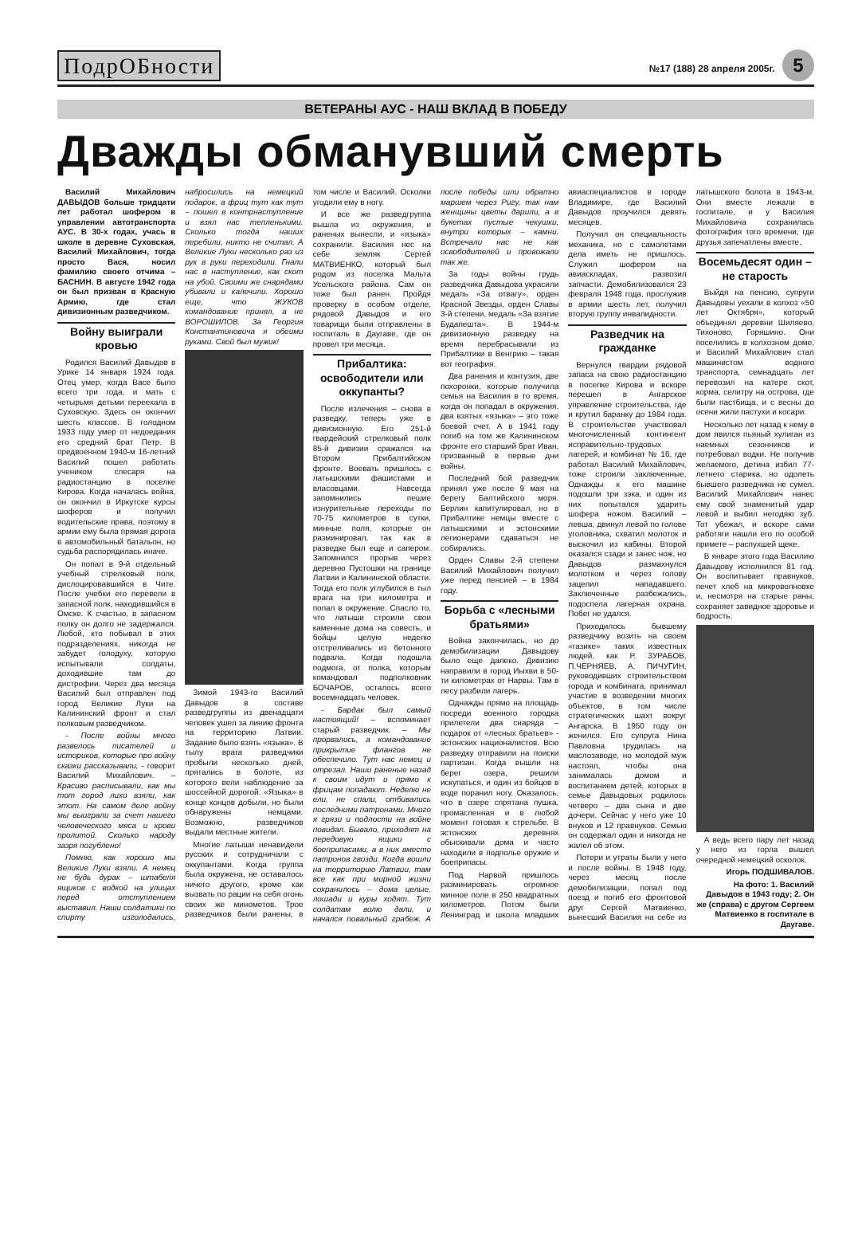ПодрОБности
№17 (188) 28 апреля 2005г. 5
ВЕТЕРАНЫ АУС - НАШ ВКЛАД В ПОБЕДУ
Дважды обманувший смерть
Василий Михайлович ДАВЫДОВ больше тридцати лет работал шофером в управлении автотранспорта АУС. В 30-х годах, учась в школе в деревне Суховская, Василий Михайлович, тогда просто Вася, носил фамилию своего отчима – БАСНИН. В августе 1942 года он был призван в Красную Армию, где стал дивизионным разведчиком.
Войну выиграли кровью
Родился Василий Давыдов в Урике 14 января 1924 года. Отец умер, когда Васе было всего три года, и мать с четырьмя детьми переехала в Суховскую. Здесь он окончил шесть классов. В голодном 1933 году умер от недоедания его средний брат Петр. В предвоенном 1940-м 16-летний Василий пошел работать учеником слесаря на радиостанцию в поселке Кирова. Когда началась война, он окончил в Иркутске курсы шоферов и получил водительские права, поэтому в армии ему была прямая дорога в автомобильный батальон, но судьба распорядилась иначе.
Он попал в 9-й отдельный учебный стрелковый полк, дислоцировавшийся в Чите. После учебки его перевели в запасной полк, находившийся в Омске. К счастью, в запасном полку он долго не задержался. Любой, кто побывал в этих подразделениях, никогда не забудет голодуху, которую испытывали солдаты, доходившие там до дистрофии. Через два месяца Василий был отправлен под город Великие Луки на Калининский фронт и стал полковым разведчиком.
- После войны много развелось писателей и историков, которые про войну сказки рассказывали, - говорит Василий Михайлович. – Красиво расписывали, как мы тот город лихо взяли, как этот. На самом деле войну мы выиграли за счет нашего человеческого мяса и крови пролитой. Сколько народу зазря погублено!
Помню, как хорошо мы Великие Луки взяли. А немец не будь дурак – штабеля ящиков с водкой на улицах перед отступлением выставил. Наши солдатики по спирту изголодались, набросились на немецкий подарок, а фриц тут как тут – пошел в контрнаступление и взял нас тепленькими. Сколько тогда наших перебили, никто не считал. А Великие Луки несколько раз из рук в руки переходили. Гнали нас в наступление, как скот на убой. Своими же снарядами убивали и калечили. Хорошо еще, что ЖУКОВ командование принял, а не ВОРОШИЛОВ. За Георгия Константиновича я обеими руками. Свой был мужик!
Зимой 1943-го Василий Давыдов в составе разведгруппы из двенадцати человек ушел за линию фронта на территорию Латвии. Задание было взять «языка». В тылу врага разведчики пробыли несколько дней, прятались в болоте, из которого вели наблюдение за шоссейной дорогой. «Языка» в конце концов добыли, но были обнаружены немцами. Возможно, разведчиков выдали местные жители.
Многие латыши ненавидели русских и сотрудничали с оккупантами. Когда группа была окружена, не оставалось ничего другого, кроме как вызвать по рации на себя огонь своих же минометов. Трое разведчиков были ранены, в том числе и Василий. Осколки угодили ему в ногу.
И все же разведгруппа вышла из окружения, и раненых вынесли, и «языка» сохранили. Василия нес на себе земляк Сергей МАТВИЕНКО, который был родом из поселка Мальта Усольского района. Сам он тоже был ранен. Пройдя проверку в особом отделе, рядовой Давыдов и его товарищи были отправлены в госпиталь в Даугаве, где он провел три месяца.
Прибалтика: освободители или оккупанты?
После излечения – снова в разведку, теперь уже в дивизионную. Его 251-й гвардейский стрелковый полк 85-й дивизии сражался на Втором Прибалтийском фронте. Воевать пришлось с латышскими фашистами и власовцами. Навсегда запомнились пешие изнурительные переходы по 70-75 километров в сутки, минные поля, которые он разминировал, так как в разведке был еще и сапером. Запомнился прорыв через деревню Пустошки на границе Латвии и Калининской области. Тогда его полк углубился в тыл врага на три километра и попал в окружение. Спасло то, что латыши строили свои каменные дома на совесть, и бойцы целую неделю отстреливались из бетонного подвала. Когда подошла подмога, от полка, которым командовал подполковник БОЧАРОВ, осталось всего восемнадцать человек.
- Бардак был самый настоящий! – вспоминает старый разведчик. – Мы прорвались, а командование прикрытие флангов не обеспечило. Тут нас немец и отрезал. Наши раненые назад к своим идут и прямо к фрицам попадают. Неделю не ели, не спали, отбивались последними патронами. Много я грязи и подлости на войне повидал. Бывало, приходят на передовую ящики с боеприпасами, а в них вместо патронов гвозди. Когда вошли на территорию Латвии, там все как при мирной жизни сохранилось – дома целые, лошади и куры ходят. Тут солдатам волю дали, и начался повальный грабеж. А после победы шли обратно маршем через Ригу, так нам женщины цветы дарили, а в букетах пустые чекушки, внутри которых – камни. Встречали нас не как освободителей и провожали так же.
За годы войны грудь разведчика Давыдова украсили медаль «За отвагу», орден Красной Звезды, орден Славы 3-й степени, медаль «За взятие Будапешта». В 1944-м дивизионную разведку на время перебрасывали из Прибалтики в Венгрию – такая вот география.
Два ранения и контузия, две похоронки, которые получила семья на Василия в то время, когда он попадал в окружения, два взятых «языка» – это тоже боевой счет. А в 1941 году погиб на том же Калининском фронте его старший брат Иван, призванный в первые дни войны.
Последний бой разведчик принял уже после 9 мая на берегу Балтийского моря. Берлин капитулировал, но в Прибалтике немцы вместе с латышскими и эстонскими легионерами сдаваться не собирались.
Орден Славы 2-й степени Василий Михайлович получил уже перед пенсией – в 1984 году.
Борьба с «лесными братьями»
Война закончилась, но до демобилизации Давыдову было еще далеко. Дивизию направили в город Иыхви в 50-ти километрах от Нарвы. Там в лесу разбили лагерь.
Однажды прямо на площадь посреди военного городка прилетели два снаряда – подарок от «лесных братьев» - эстонских националистов. Всю разведку отправили на поиски партизан. Когда вышли на берег озера, решили искупаться, и один из бойцов в воде поранил ногу. Оказалось, что в озере спрятана пушка, промасленная и в любой момент готовая к стрельбе. В эстонских деревнях обыскивали дома и часто находили в подполье оружие и боеприпасы.
Под Нарвой пришлось разминировать огромное минное поле в 250 квадратных километров. Потом были Ленинград и школа младших авиаспециалистов в городе Владимире, где Василий Давыдов проучился девять месяцев.
Получил он специальность механика, но с самолетами дела иметь не пришлось. Служил шофером на авиаскладах, развозил запчасти. Демобилизовался 23 февраля 1948 года, прослужив в армии шесть лет, получил вторую группу инвалидности.
Разведчик на гражданке
Вернулся гвардии рядовой запаса на свою радиостанцию в поселке Кирова и вскоре перешел в Ангарское управление строительства, где и крутил баранку до 1984 года. В строительстве участвовал многочисленный контингент исправительно-трудовых лагерей, и комбинат № 16, где работал Василий Михайлович, тоже строили заключенные. Однажды к его машине подошли три зэка, и один из них попытался ударить шофера ножом. Василий – левша, двинул левой по голове уголовника, схватил молоток и выскочил из кабины. Второй оказался сзади и занес нож, но Давыдов размахнулся молотком и через голову зацепил нападавшего. Заключенные разбежались, подоспела лагерная охрана. Побег не удался.
Приходилось бывшему разведчику возить на своем «газике» таких известных людей, как Р. ЗУРАБОВ, П.ЧЕРНЯЕВ, А. ПИЧУГИН, руководивших строительством города и комбината, принимал участие в возведении многих объектов, в том числе стратегических шахт вокруг Ангарска. В 1950 году он женился. Его супруга Нина Павловна трудилась на маслозаводе, но молодой муж настоял, чтобы она занималась домом и воспитанием детей, которых в семье Давыдовых родилось четверо – два сына и две дочери. Сейчас у него уже 10 внуков и 12 правнуков. Семью он содержал один и никогда не жалел об этом.
Потери и утраты были у него и после войны. В 1948 году, через месяц после демобилизации, попал под поезд и погиб его фронтовой друг Сергей Матвиенко, вынесший Василия на себе из латышского болота в 1943-м. Они вместе лежали в госпитале, и у Василия Михайловича сохранилась фотография того времени, где друзья запечатлены вместе.
Восемьдесят один – не старость
Выйдя на пенсию, супруги Давыдовы уехали в колхоз «50 лет Октября», который объединял деревни Шиляево, Тихоново, Горяшино. Они поселились в колхозном доме, и Василий Михайлович стал машинистом водного транспорта, семнадцать лет перевозил на катере скот, корма, селитру на острова, где были пастбища, и с весны до осени жили пастухи и косари.
Несколько лет назад к нему в дом явился пьяный хулиган из наемных сезонников и потребовал водки. Не получив желаемого, детина избил 77-летнего старика, но одолеть бывшего разведчика не сумел. Василий Михайлович нанес ему свой знаменитый удар левой и выбил негодяю зуб. Тот убежал, и вскоре сами работяги нашли его по особой примете – распухшей щеке.
В январе этого года Василию Давыдову исполнился 81 год. Он воспитывает правнуков, печет хлеб на микроволновке и, несмотря на старые раны, сохраняет завидное здоровье и бодрость.
А ведь всего пару лет назад у него из горла вышел очередной немецкий осколок.
Игорь ПОДШИВАЛОВ.
На фото: 1. Василий Давыдов в 1943 году; 2. Он же (справа) с другом Сергеем Матвиенко в госпитале в Даугаве.